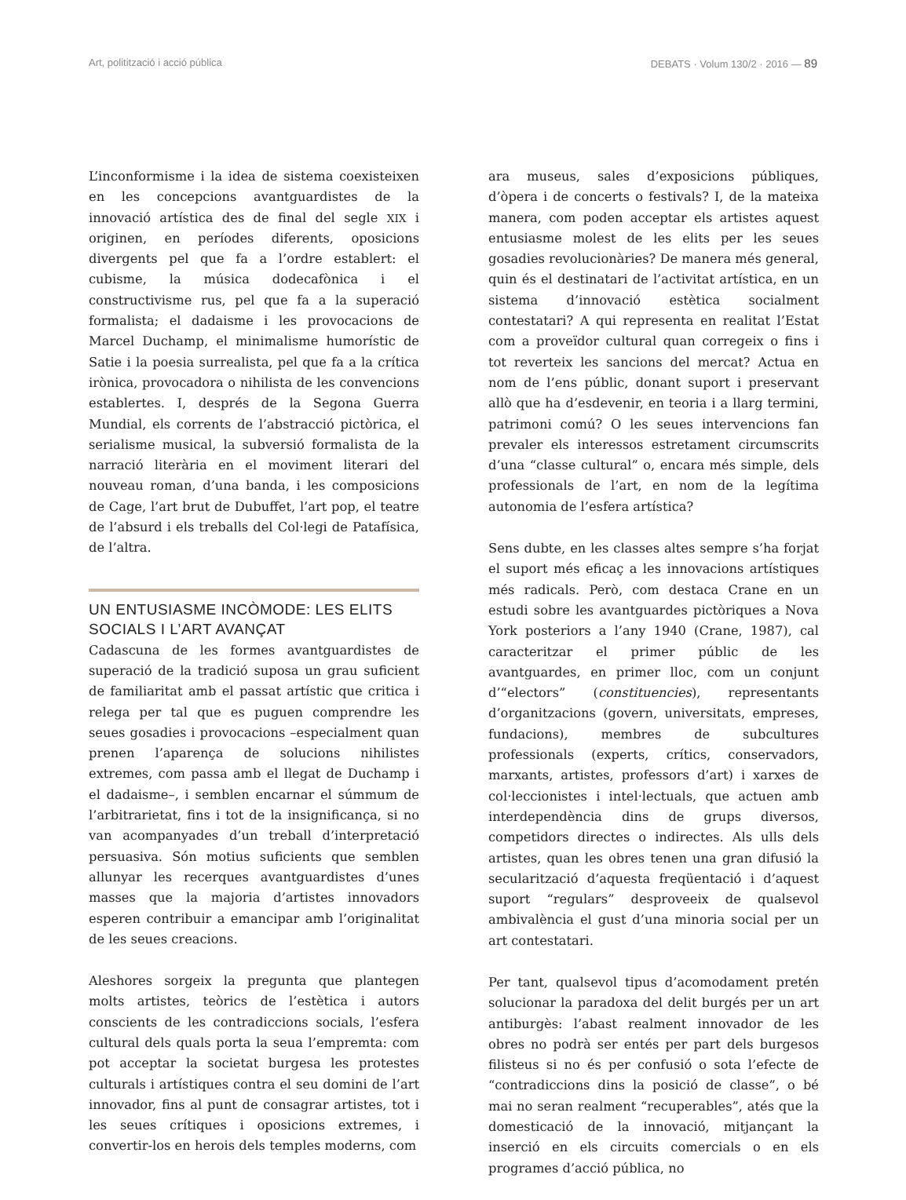Art, politització i acció pública DEBATS · Volum 130/2 · 2016 — 89
L’inconformisme i la idea de sistema coexisteixen en les concepcions avantguardistes de la innovació artística des de final del segle XIX i originen, en períodes diferents, oposicions divergents pel que fa a l’ordre establert: el cubisme, la música dodecafònica i el constructivisme rus, pel que fa a la superació formalista; el dadaisme i les provocacions de Marcel Duchamp, el minimalisme humorístic de Satie i la poesia surrealista, pel que fa a la crítica irònica, provocadora o nihilista de les convencions establertes. I, després de la Segona Guerra Mundial, els corrents de l’abstracció pictòrica, el serialisme musical, la subversió formalista de la narració literària en el moviment literari del nouveau roman, d’una banda, i les composicions de Cage, l’art brut de Dubuffet, l’art pop, el teatre de l’absurd i els treballs del Col·legi de Patafísica, de l’altra.
UN ENTUSIASME INCÒMODE: LES ELITS SOCIALS I L’ART AVANÇAT
Cadascuna de les formes avantguardistes de superació de la tradició suposa un grau suficient de familiaritat amb el passat artístic que critica i relega per tal que es puguen comprendre les seues gosadies i provocacions –especialment quan prenen l’aparença de solucions nihilistes extremes, com passa amb el llegat de Duchamp i el dadaisme–, i semblen encarnar el súmmum de l’arbitrarietat, fins i tot de la insignificança, si no van acompanyades d’un treball d’interpretació persuasiva. Són motius suficients que semblen allunyar les recerques avantguardistes d’unes masses que la majoria d’artistes innovadors esperen contribuir a emancipar amb l’originalitat de les seues creacions.
Aleshores sorgeix la pregunta que plantegen molts artistes, teòrics de l’estètica i autors conscients de les contradiccions socials, l’esfera cultural dels quals porta la seua l’empremta: com pot acceptar la societat burgesa les protestes culturals i artístiques contra el seu domini de l’art innovador, fins al punt de consagrar artistes, tot i les seues crítiques i oposicions extremes, i convertir-los en herois dels temples moderns, com
ara museus, sales d’exposicions públiques, d’òpera i de concerts o festivals? I, de la mateixa manera, com poden acceptar els artistes aquest entusiasme molest de les elits per les seues gosadies revolucionàries? De manera més general, quin és el destinatari de l’activitat artística, en un sistema d’innovació estètica socialment contestatari? A qui representa en realitat l’Estat com a proveïdor cultural quan corregeix o fins i tot reverteix les sancions del mercat? Actua en nom de l’ens públic, donant suport i preservant allò que ha d’esdevenir, en teoria i a llarg termini, patrimoni comú? O les seues intervencions fan prevaler els interessos estretament circumscrits d’una “classe cultural” o, encara més simple, dels professionals de l’art, en nom de la legítima autonomia de l’esfera artística?
Sens dubte, en les classes altes sempre s’ha forjat el suport més eficaç a les innovacions artístiques més radicals. Però, com destaca Crane en un estudi sobre les avantguardes pictòriques a Nova York posteriors a l’any 1940 (Crane, 1987), cal caracteritzar el primer públic de les avantguardes, en primer lloc, com un conjunt d’“electors” (constituencies), representants d’organitzacions (govern, universitats, empreses, fundacions), membres de subcultures professionals (experts, crítics, conservadors, marxants, artistes, professors d’art) i xarxes de col·leccionistes i intel·lectuals, que actuen amb interdependència dins de grups diversos, competidors directes o indirectes. Als ulls dels artistes, quan les obres tenen una gran difusió la secularització d’aquesta freqüentació i d’aquest suport “regulars” desproveeix de qualsevol ambivalència el gust d’una minoria social per un art contestatari.
Per tant, qualsevol tipus d’acomodament pretén solucionar la paradoxa del delit burgés per un art antiburgès: l’abast realment innovador de les obres no podrà ser entés per part dels burgesos filisteus si no és per confusió o sota l’efecte de “contradiccions dins la posició de classe”, o bé mai no seran realment “recuperables”, atés que la domesticació de la innovació, mitjançant la inserció en els circuits comercials o en els programes d’acció pública, no